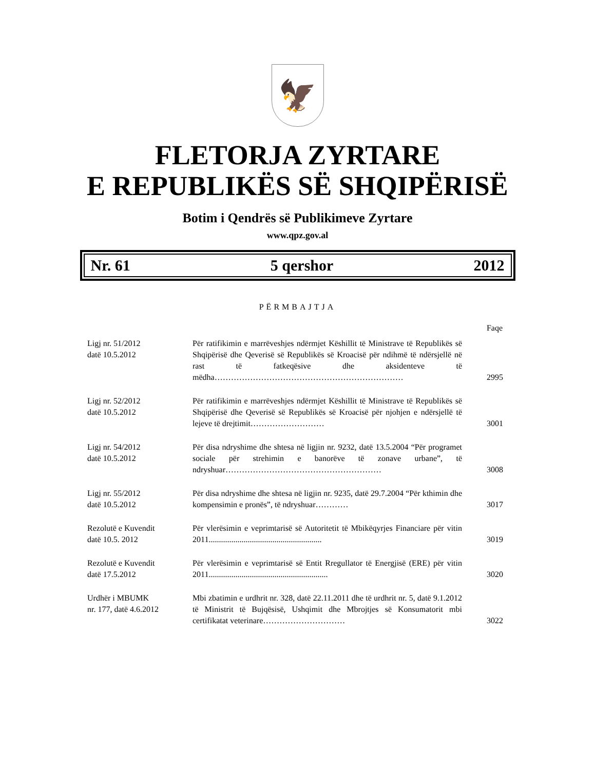🦅
FLETORJA ZYRTARE
E REPUBLIKËS SË SHQIPËRISË
Botim i Qendrës së Publikimeve Zyrtare
www.qpz.gov.al
Nr. 61 5 qershor 2012
PËRMBAJTJA
| | | Faqe |
| --- | --- | --- |
| Ligj nr. 51/2012 datë 10.5.2012 | Për ratifikimin e marrëveshjes ndërmjet Këshillit të Ministrave të Republikës së Shqipërisë dhe Qeverisë së Republikës së Kroacisë për ndihmë të ndërsjellë në rast të fatkeqësive dhe aksidenteve të mëdha…………………………………………………………… | 2995 |
| Ligj nr. 52/2012 datë 10.5.2012 | Për ratifikimin e marrëveshjes ndërmjet Këshillit të Ministrave të Republikës së Shqipërisë dhe Qeverisë së Republikës së Kroacisë për njohjen e ndërsjellë të lejeve të drejtimit……………………… | 3001 |
| Ligj nr. 54/2012 datë 10.5.2012 | Për disa ndryshime dhe shtesa në ligjin nr. 9232, datë 13.5.2004 “Për programet sociale për strehimin e banorëve të zonave urbane”, të ndryshuar………………………………………………… | 3008 |
| Ligj nr. 55/2012 datë 10.5.2012 | Për disa ndryshime dhe shtesa në ligjin nr. 9235, datë 29.7.2004 “Për kthimin dhe kompensimin e pronës”, të ndryshuar………… | 3017 |
| Rezolutë e Kuvendit datë 10.5. 2012 | Për vlerësimin e veprimtarisë së Autoritetit të Mbikëqyrjes Financiare për vitin 2011....................................................... | 3019 |
| Rezolutë e Kuvendit datë 17.5.2012 | Për vlerësimin e veprimtarisë së Entit Rregullator të Energjisë (ERE) për vitin 2011.......................................................... | 3020 |
| Urdhër i MBUMK nr. 177, datë 4.6.2012 | Mbi zbatimin e urdhrit nr. 328, datë 22.11.2011 dhe të urdhrit nr. 5, datë 9.1.2012 të Ministrit të Bujqësisë, Ushqimit dhe Mbrojtjes së Konsumatorit mbi certifikatat veterinare………………………… | 3022 |